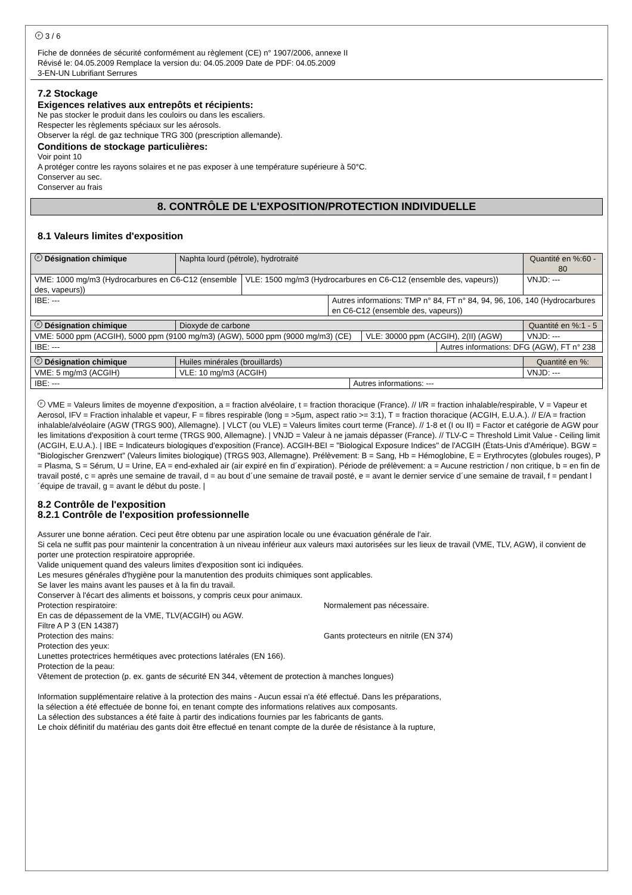F 3 / 6
Fiche de données de sécurité conformément au règlement (CE) n° 1907/2006, annexe II
Révisé le: 04.05.2009 Remplace la version du: 04.05.2009 Date de PDF: 04.05.2009
3-EN-UN Lubrifiant Serrures
7.2 Stockage
Exigences relatives aux entrepôts et récipients:
Ne pas stocker le produit dans les couloirs ou dans les escaliers.
Respecter les règlements spéciaux sur les aérosols.
Observer la régl. de gaz technique TRG 300 (prescription allemande).
Conditions de stockage particulières:
Voir point 10
A protéger contre les rayons solaires et ne pas exposer à une température supérieure à 50°C.
Conserver au sec.
Conserver au frais
8. CONTRÔLE DE L'EXPOSITION/PROTECTION INDIVIDUELLE
8.1 Valeurs limites d'exposition
| F Désignation chimique | Naphta lourd (pétrole), hydrotraité | | | Quantité en %:60 - 80 |
| VME: 1000 mg/m3 (Hydrocarbures en C6-C12 (ensemble des, vapeurs)) | | VLE: 1500 mg/m3 (Hydrocarbures en C6-C12 (ensemble des, vapeurs)) | | VNJD: --- |
| IBE: --- | | | Autres informations: TMP n° 84, FT n° 84, 94, 96, 106, 140 (Hydrocarbures en C6-C12 (ensemble des, vapeurs)) | |
| F Désignation chimique | Dioxyde de carbone | | | Quantité en %:1 - 5 |
| VME: 5000 ppm (ACGIH), 5000 ppm (9100 mg/m3) (AGW), 5000 ppm (9000 mg/m3) (CE) | | VLE: 30000 ppm (ACGIH), 2(II) (AGW) | | VNJD: --- |
| IBE: --- | | | Autres informations: DFG (AGW), FT n° 238 | |
| F Désignation chimique | Huiles minérales (brouillards) | | | Quantité en %: |
| VME: 5 mg/m3 (ACGIH) | | VLE: 10 mg/m3 (ACGIH) | | VNJD: --- |
| IBE: --- | | | Autres informations: --- | |
F VME = Valeurs limites de moyenne d'exposition, a = fraction alvéolaire, t = fraction thoracique (France). // I/R = fraction inhalable/respirable, V = Vapeur et Aerosol, IFV = Fraction inhalable et vapeur, F = fibres respirable (long = >5µm, aspect ratio >= 3:1), T = fraction thoracique (ACGIH, E.U.A.). // E/A = fraction inhalable/alvéolaire (AGW (TRGS 900), Allemagne). | VLCT (ou VLE) = Valeurs limites court terme (France). // 1-8 et (I ou II) = Factor et catégorie de AGW pour les limitations d'exposition à court terme (TRGS 900, Allemagne). | VNJD = Valeur à ne jamais dépasser (France). // TLV-C = Threshold Limit Value - Ceiling limit (ACGIH, E.U.A.). | IBE = Indicateurs biologiques d'exposition (France). ACGIH-BEI = "Biological Exposure Indices" de l'ACGIH (États-Unis d'Amérique). BGW = "Biologischer Grenzwert" (Valeurs limites biologique) (TRGS 903, Allemagne). Prélèvement: B = Sang, Hb = Hémoglobine, E = Erythrocytes (globules rouges), P = Plasma, S = Sérum, U = Urine, EA = end-exhaled air (air expiré en fin d´expiration). Période de prélèvement: a = Aucune restriction / non critique, b = en fin de travail posté, c = après une semaine de travail, d = au bout d´une semaine de travail posté, e = avant le dernier service d´une semaine de travail, f = pendant l´équipe de travail, g = avant le début du poste. |
8.2 Contrôle de l'exposition
8.2.1 Contrôle de l'exposition professionnelle
Assurer une bonne aération. Ceci peut être obtenu par une aspiration locale ou une évacuation générale de l'air.
Si cela ne suffit pas pour maintenir la concentration à un niveau inférieur aux valeurs maxi autorisées sur les lieux de travail (VME, TLV, AGW), il convient de porter une protection respiratoire appropriée.
Valide uniquement quand des valeurs limites d'exposition sont ici indiquées.
Les mesures générales d'hygiène pour la manutention des produits chimiques sont applicables.
Se laver les mains avant les pauses et à la fin du travail.
Conserver à l'écart des aliments et boissons, y compris ceux pour animaux.
Protection respiratoire: Normalement pas nécessaire.
En cas de dépassement de la VME, TLV(ACGIH) ou AGW.
Filtre A P 3 (EN 14387)
Protection des mains: Gants protecteurs en nitrile (EN 374)
Protection des yeux:
Lunettes protectrices hermétiques avec protections latérales (EN 166).
Protection de la peau:
Vêtement de protection (p. ex. gants de sécurité EN 344, vêtement de protection à manches longues)
Information supplémentaire relative à la protection des mains - Aucun essai n'a été effectué. Dans les préparations,
la sélection a été effectuée de bonne foi, en tenant compte des informations relatives aux composants.
La sélection des substances a été faite à partir des indications fournies par les fabricants de gants.
Le choix définitif du matériau des gants doit être effectué en tenant compte de la durée de résistance à la rupture,